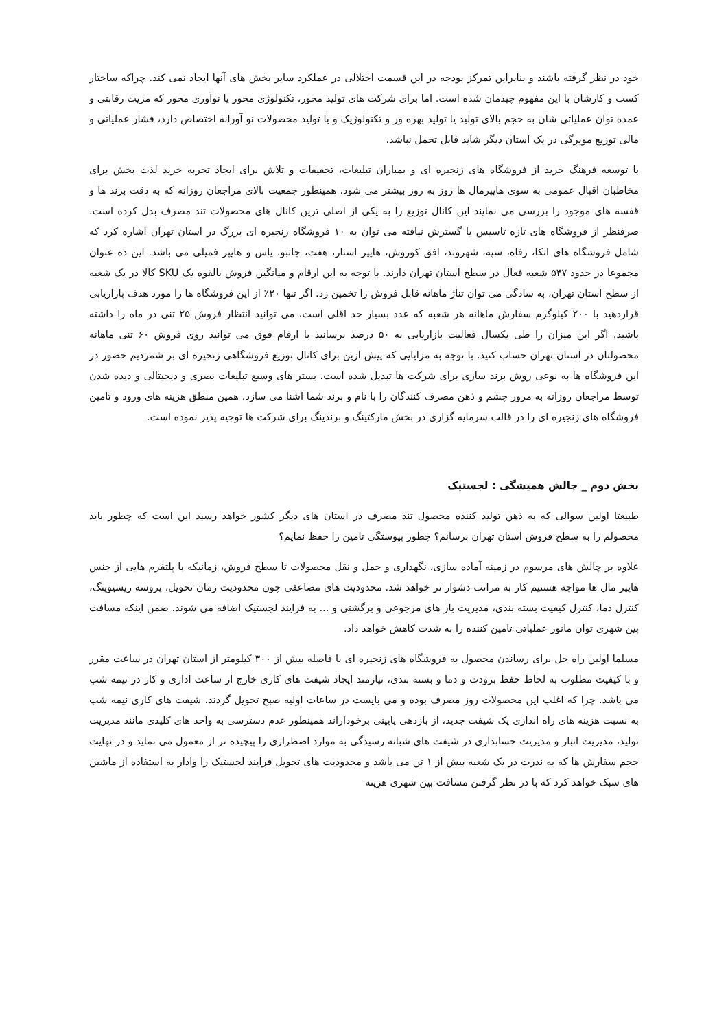خود در نظر گرفته باشند و بنابراین تمرکز بودجه در این قسمت اختلالی در عملکرد سایر بخش های آنها ایجاد نمی کند. چراکه ساختار کسب و کارشان با این مفهوم چیدمان شده است. اما برای شرکت های تولید محور، تکنولوژی محور یا نوآوری محور که مزیت رقابتی و عمده توان عملیاتی شان به حجم بالای تولید یا تولید بهره ور و تکنولوژیک و یا تولید محصولات نو آورانه اختصاص دارد، فشار عملیاتی و مالی توزیع مویرگی در یک استان دیگر شاید قابل تحمل نباشد.
با توسعه فرهنگ خرید از فروشگاه های زنجیره ای و بمباران تبلیغات، تخفیفات و تلاش برای ایجاد تجربه خرید لذت بخش برای مخاطبان اقبال عمومی به سوی هایپرمال ها روز به روز بیشتر می شود. همینطور جمعیت بالای مراجعان روزانه که به دقت برند ها و قفسه های موجود را بررسی می نمایند این کانال توزیع را به یکی از اصلی ترین کانال های محصولات تند مصرف بدل کرده است. صرفنظر از فروشگاه های تازه تاسیس یا گسترش نیافته می توان به ۱۰ فروشگاه زنجیره ای بزرگ در استان تهران اشاره کرد که شامل فروشگاه های اتکا، رفاه، سپه، شهروند، افق کوروش، هایپر استار، هفت، جانبو، یاس و هایپر فمیلی می باشد. این ده عنوان مجموعا در حدود ۵۴۷ شعبه فعال در سطح استان تهران دارند. با توجه به این ارقام و میانگین فروش بالقوه یک SKU کالا در یک شعبه از سطح استان تهران، به سادگی می توان تناژ ماهانه قابل فروش را تخمین زد. اگر تنها ۲۰٪ از این فروشگاه ها را مورد هدف بازاریابی قراردهید با ۲۰۰ کیلوگرم سفارش ماهانه هر شعبه که عدد بسیار حد اقلی است، می توانید انتظار فروش ۲۵ تنی در ماه را داشته باشید. اگر این میزان را طی یکسال فعالیت بازاریابی به ۵۰ درصد برسانید با ارقام فوق می توانید روی فروش ۶۰ تنی ماهانه محصولتان در استان تهران حساب کنید. با توجه به مزایایی که پیش ازین برای کانال توزیع فروشگاهی زنجیره ای بر شمردیم حضور در این فروشگاه ها به نوعی روش برند سازی برای شرکت ها تبدیل شده است. بستر های وسیع تبلیغات بصری و دیجیتالی و دیده شدن توسط مراجعان روزانه به مرور چشم و ذهن مصرف کنندگان را با نام و برند شما آشنا می سازد. همین منطق هزینه های ورود و تامین فروشگاه های زنجیره ای را در قالب سرمایه گزاری در بخش مارکتینگ و برندینگ برای شرکت ها توجیه پذیر نموده است.
بخش دوم _ چالش همیشگی : لجستیک
طبیعتا اولین سوالی که به ذهن تولید کننده محصول تند مصرف در استان های دیگر کشور خواهد رسید این است که چطور باید محصولم را به سطح فروش استان تهران برسانم؟ چطور پیوستگی تامین را حفظ نمایم؟
علاوه بر چالش های مرسوم در زمینه آماده سازی، نگهداری و حمل و نقل محصولات تا سطح فروش، زمانیکه با پلتفرم هایی از جنس هایپر مال ها مواجه هستیم کار به مراتب دشوار تر خواهد شد. محدودیت های مضاعفی چون محدودیت زمان تحویل، پروسه ریسیوینگ، کنترل دما، کنترل کیفیت بسته بندی، مدیریت بار های مرجوعی و برگشتی و ... به فرایند لجستیک اضافه می شوند. ضمن اینکه مسافت بین شهری توان مانور عملیاتی تامین کننده را به شدت کاهش خواهد داد.
مسلما اولین راه حل برای رساندن محصول به فروشگاه های زنجیره ای با فاصله بیش از ۳۰۰ کیلومتر از استان تهران در ساعت مقرر و با کیفیت مطلوب به لحاظ حفظ برودت و دما و بسته بندی، نیازمند ایجاد شیفت های کاری خارج از ساعت اداری و کار در نیمه شب می باشد. چرا که اغلب این محصولات روز مصرف بوده و می بایست در ساعات اولیه صبح تحویل گردند. شیفت های کاری نیمه شب به نسبت هزینه های راه اندازی یک شیفت جدید، از بازدهی پایینی برخوداراند همینطور عدم دسترسی به واحد های کلیدی مانند مدیریت تولید، مدیریت انبار و مدیریت حسابداری در شیفت های شبانه رسیدگی به موارد اضطراری را پیچیده تر از معمول می نماید و در نهایت حجم سفارش ها که به ندرت در یک شعبه بیش از ۱ تن می باشد و محدودیت های تحویل فرایند لجستیک را وادار به استفاده از ماشین های سبک خواهد کرد که با در نظر گرفتن مسافت بین شهری هزینه